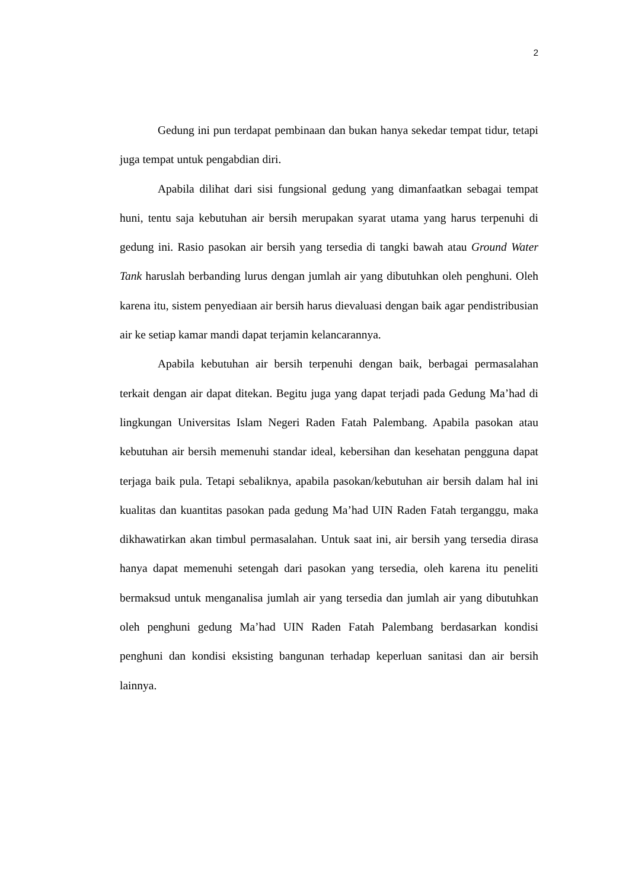2
Gedung ini pun terdapat pembinaan dan bukan hanya sekedar tempat tidur, tetapi juga tempat untuk pengabdian diri.
Apabila dilihat dari sisi fungsional gedung yang dimanfaatkan sebagai tempat huni, tentu saja kebutuhan air bersih merupakan syarat utama yang harus terpenuhi di gedung ini. Rasio pasokan air bersih yang tersedia di tangki bawah atau Ground Water Tank haruslah berbanding lurus dengan jumlah air yang dibutuhkan oleh penghuni. Oleh karena itu, sistem penyediaan air bersih harus dievaluasi dengan baik agar pendistribusian air ke setiap kamar mandi dapat terjamin kelancarannya.
Apabila kebutuhan air bersih terpenuhi dengan baik, berbagai permasalahan terkait dengan air dapat ditekan. Begitu juga yang dapat terjadi pada Gedung Ma’had di lingkungan Universitas Islam Negeri Raden Fatah Palembang. Apabila pasokan atau kebutuhan air bersih memenuhi standar ideal, kebersihan dan kesehatan pengguna dapat terjaga baik pula. Tetapi sebaliknya, apabila pasokan/kebutuhan air bersih dalam hal ini kualitas dan kuantitas pasokan pada gedung Ma’had UIN Raden Fatah terganggu, maka dikhawatirkan akan timbul permasalahan. Untuk saat ini, air bersih yang tersedia dirasa hanya dapat memenuhi setengah dari pasokan yang tersedia, oleh karena itu peneliti bermaksud untuk menganalisa jumlah air yang tersedia dan jumlah air yang dibutuhkan oleh penghuni gedung Ma’had UIN Raden Fatah Palembang berdasarkan kondisi penghuni dan kondisi eksisting bangunan terhadap keperluan sanitasi dan air bersih lainnya.